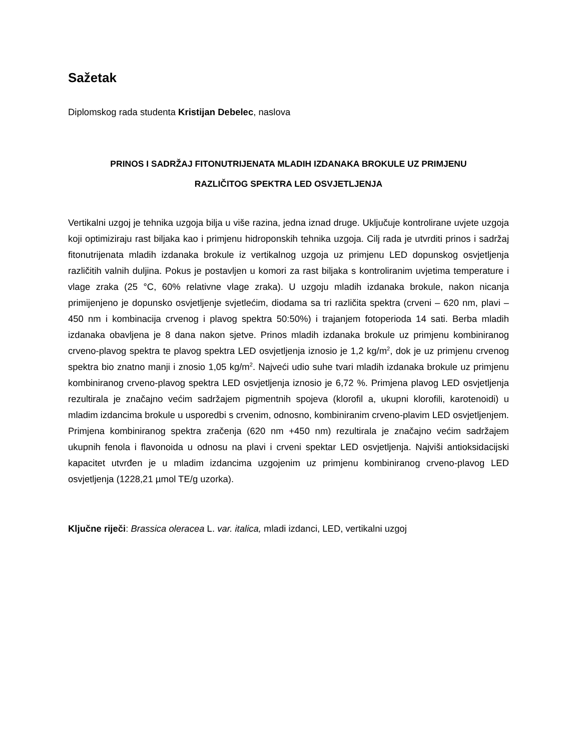Sažetak
Diplomskog rada studenta Kristijan Debelec, naslova
PRINOS I SADRŽAJ FITONUTRIJENATA MLADIH IZDANAKA BROKULE UZ PRIMJENU
RAZLIČITOG SPEKTRA LED OSVJETLJENJA
Vertikalni uzgoj je tehnika uzgoja bilja u više razina, jedna iznad druge. Uključuje kontrolirane uvjete uzgoja koji optimiziraju rast biljaka kao i primjenu hidroponskih tehnika uzgoja. Cilj rada je utvrditi prinos i sadržaj fitonutrijenata mladih izdanaka brokule iz vertikalnog uzgoja uz primjenu LED dopunskog osvjetljenja različitih valnih duljina. Pokus je postavljen u komori za rast biljaka s kontroliranim uvjetima temperature i vlage zraka (25 °C, 60% relativne vlage zraka). U uzgoju mladih izdanaka brokule, nakon nicanja primijenjeno je dopunsko osvjetljenje svjetlećim, diodama sa tri različita spektra (crveni – 620 nm, plavi – 450 nm i kombinacija crvenog i plavog spektra 50:50%) i trajanjem fotoperioda 14 sati. Berba mladih izdanaka obavljena je 8 dana nakon sjetve. Prinos mladih izdanaka brokule uz primjenu kombiniranog crveno-plavog spektra te plavog spektra LED osvjetljenja iznosio je 1,2 kg/m<sup>2</sup>, dok je uz primjenu crvenog spektra bio znatno manji i znosio 1,05 kg/m<sup>2</sup>. Najveći udio suhe tvari mladih izdanaka brokule uz primjenu kombiniranog crveno-plavog spektra LED osvjetljenja iznosio je 6,72 %. Primjena plavog LED osvjetljenja rezultirala je značajno većim sadržajem pigmentnih spojeva (klorofil a, ukupni klorofili, karotenoidi) u mladim izdancima brokule u usporedbi s crvenim, odnosno, kombiniranim crveno-plavim LED osvjetljenjem. Primjena kombiniranog spektra zračenja (620 nm +450 nm) rezultirala je značajno većim sadržajem ukupnih fenola i flavonoida u odnosu na plavi i crveni spektar LED osvjetljenja. Najviši antioksidacijski kapacitet utvrđen je u mladim izdancima uzgojenim uz primjenu kombiniranog crveno-plavog LED osvjetljenja (1228,21 µmol TE/g uzorka).
Ključne riječi: Brassica oleracea L. var. italica, mladi izdanci, LED, vertikalni uzgoj